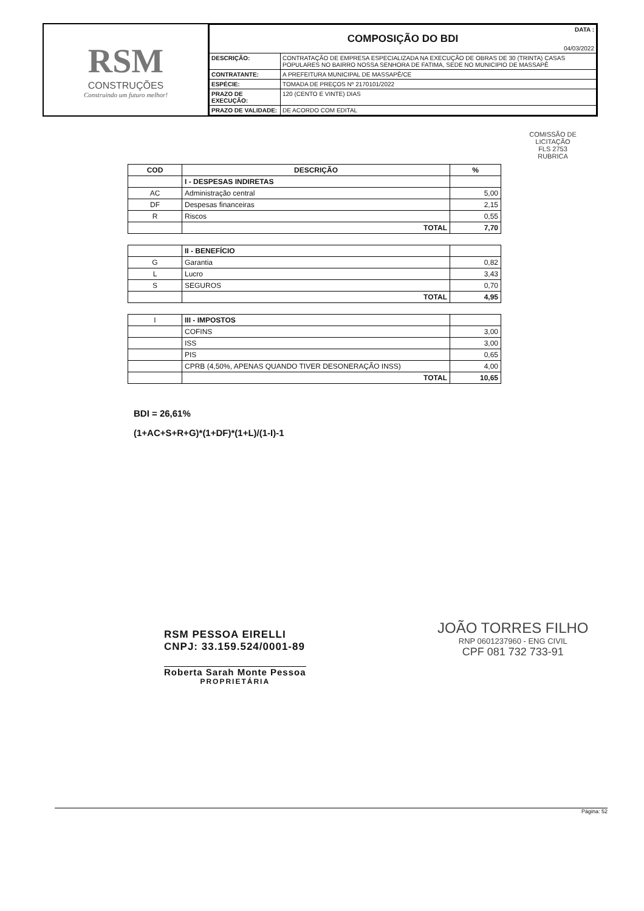RSM
CONSTRUÇÕES
Construindo um futuro melhor!
| DATA : COMPOSIÇÃO DO BDI 04/03/2022 | |
| DESCRIÇÃO: | CONTRATAÇÃO DE EMPRESA ESPECIALIZADA NA EXECUÇÃO DE OBRAS DE 30 (TRINTA) CASAS POPULARES NO BAIRRO NOSSA SENHORA DE FATIMA, SEDE NO MUNICIPIO DE MASSAPÊ |
| CONTRATANTE: | A PREFEITURA MUNICIPAL DE MASSAPÊ/CE |
| ESPÉCIE: | TOMADA DE PREÇOS Nº 2170101/2022 |
| PRAZO DE EXECUÇÃO: | 120 (CENTO E VINTE) DIAS |
| PRAZO DE VALIDADE: | DE ACORDO COM EDITAL |
COMISSÃO DE LICITAÇÃO
FLS 2753
RUBRICA
| COD | DESCRIÇÃO | % |
| --- | --- | --- |
| | I - DESPESAS INDIRETAS | |
| AC | Administração central | 5,00 |
| DF | Despesas financeiras | 2,15 |
| R | Riscos | 0,55 |
| | TOTAL | 7,70 |
| | II - BENEFÍCIO | |
| G | Garantia | 0,82 |
| L | Lucro | 3,43 |
| S | SEGUROS | 0,70 |
| | TOTAL | 4,95 |
| I | III - IMPOSTOS | |
| | COFINS | 3,00 |
| | ISS | 3,00 |
| | PIS | 0,65 |
| | CPRB (4,50%, APENAS QUANDO TIVER DESONERAÇÃO INSS) | 4,00 |
| | TOTAL | 10,65 |
BDI = 26,61%
(1+AC+S+R+G)*(1+DF)*(1+L)/(1-I)-1
RSM PESSOA EIRELLI
CNPJ: 33.159.524/0001-89
Roberta Sarah Monte Pessoa
PROPRIETÁRIA
JOÃO TORRES FILHO
RNP 0601237960 - ENG CIVIL
CPF 081 732 733-91
Página: 52